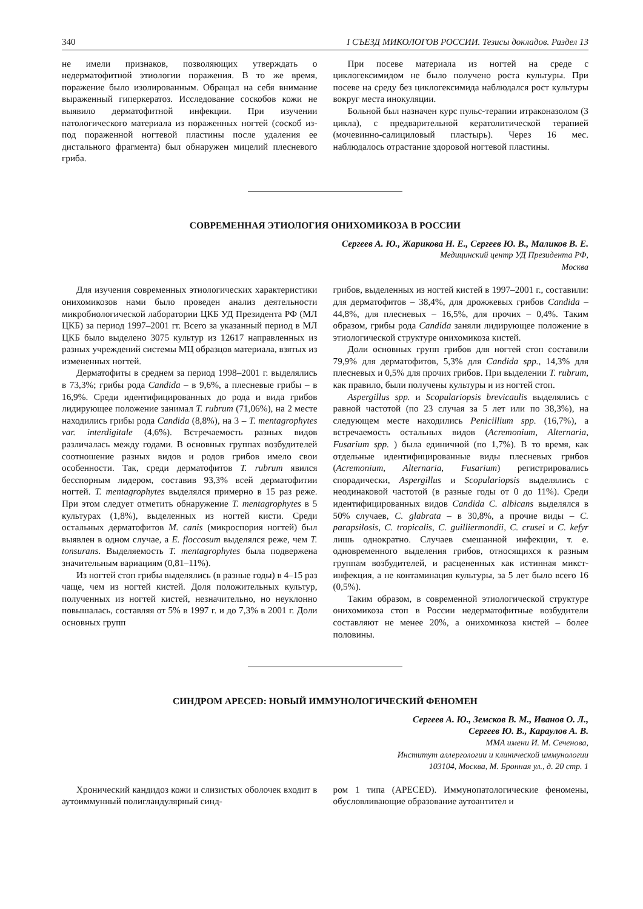340 I СЪЕЗД МИКОЛОГОВ РОССИИ. Тезисы докладов. Раздел 13
не имели признаков, позволяющих утверждать о недерматофитной этиологии поражения. В то же время, поражение было изолированным. Обращал на себя внимание выраженный гиперкератоз. Исследование соскобов кожи не выявило дерматофитной инфекции. При изучении патологического материала из пораженных ногтей (соскоб из-под пораженной ногтевой пластины после удаления ее дистального фрагмента) был обнаружен мицелий плесневого гриба.
При посеве материала из ногтей на среде с циклогексимидом не было получено роста культуры. При посеве на среду без циклогексимида наблюдался рост культуры вокруг места инокуляции.
Больной был назначен курс пульс-терапии итраконазолом (3 цикла), с предварительной кератолитической терапией (мочевинно-салициловый пластырь). Через 16 мес. наблюдалось отрастание здоровой ногтевой пластины.
СОВРЕМЕННАЯ ЭТИОЛОГИЯ ОНИХОМИКОЗА В РОССИИ
Сергеев А. Ю., Жарикова Н. Е., Сергеев Ю. В., Маликов В. Е.
Медицинский центр УД Президента РФ,
Москва
Для изучения современных этиологических характеристики онихомикозов нами было проведен анализ деятельности микробиологической лаборатории ЦКБ УД Президента РФ (МЛ ЦКБ) за период 1997–2001 гг. Всего за указанный период в МЛ ЦКБ было выделено 3075 культур из 12617 направленных из разных учреждений системы МЦ образцов материала, взятых из измененных ногтей.
Дерматофиты в среднем за период 1998–2001 г. выделялись в 73,3%; грибы рода Candida – в 9,6%, а плесневые грибы – в 16,9%. Среди идентифицированных до рода и вида грибов лидирующее положение занимал T. rubrum (71,06%), на 2 месте находились грибы рода Candida (8,8%), на 3 – T. mentagrophytes var. interdigitale (4,6%). Встречаемость разных видов различалась между годами. В основных группах возбудителей соотношение разных видов и родов грибов имело свои особенности. Так, среди дерматофитов T. rubrum явился бесспорным лидером, составив 93,3% всей дерматофитии ногтей. T. mentagrophytes выделялся примерно в 15 раз реже. При этом следует отметить обнаружение T. mentagrophytes в 5 культурах (1,8%), выделенных из ногтей кисти. Среди остальных дерматофитов M. canis (микроспория ногтей) был выявлен в одном случае, а E. floccosum выделялся реже, чем T. tonsurans. Выделяемость T. mentagrophytes была подвержена значительным вариациям (0,81–11%).
Из ногтей стоп грибы выделялись (в разные годы) в 4–15 раз чаще, чем из ногтей кистей. Доля положительных культур, полученных из ногтей кистей, незначительно, но неуклонно повышалась, составляя от 5% в 1997 г. и до 7,3% в 2001 г. Доли основных групп
грибов, выделенных из ногтей кистей в 1997–2001 г., составили: для дерматофитов – 38,4%, для дрожжевых грибов Candida – 44,8%, для плесневых – 16,5%, для прочих – 0,4%. Таким образом, грибы рода Candida заняли лидирующее положение в этиологической структуре онихомикоза кистей.
Доли основных групп грибов для ногтей стоп составили 79,9% для дерматофитов, 5,3% для Candida spp., 14,3% для плесневых и 0,5% для прочих грибов. При выделении T. rubrum, как правило, были получены культуры и из ногтей стоп.
Aspergillus spp. и Scopulariopsis brevicaulis выделялись с равной частотой (по 23 случая за 5 лет или по 38,3%), на следующем месте находились Penicillium spp. (16,7%), а встречаемость остальных видов (Acremonium, Alternaria, Fusarium spp. ) была единичной (по 1,7%). В то время, как отдельные идентифицированные виды плесневых грибов (Acremonium, Alternaria, Fusarium) регистрировались спорадически, Aspergillus и Scopulariopsis выделялись с неодинаковой частотой (в разные годы от 0 до 11%). Среди идентифицированных видов Candida C. albicans выделялся в 50% случаев, C. glabrata – в 30,8%, а прочие виды – C. parapsilosis, C. tropicalis, C. guilliermondii, C. crusei и C. kefyr лишь однократно. Случаев смешанной инфекции, т. е. одновременного выделения грибов, относящихся к разным группам возбудителей, и расцененных как истинная микст-инфекция, а не контаминация культуры, за 5 лет было всего 16 (0,5%).
Таким образом, в современной этиологической структуре онихомикоза стоп в России недерматофитные возбудители составляют не менее 20%, а онихомикоза кистей – более половины.
СИНДРОМ APECED: НОВЫЙ ИММУНОЛОГИЧЕСКИЙ ФЕНОМЕН
Сергеев А. Ю., Земсков В. М., Иванов О. Л.,
Сергеев Ю. В., Караулов А. В.
ММА имени И. М. Сеченова,
Институт аллергологии и клинической иммунологии
103104, Москва, М. Бронная ул., д. 20 стр. 1
Хронический кандидоз кожи и слизистых оболочек входит в аутоиммунный полигландулярный синд-
ром 1 типа (APECED). Иммунопатологические феномены, обусловливающие образование аутоантител и